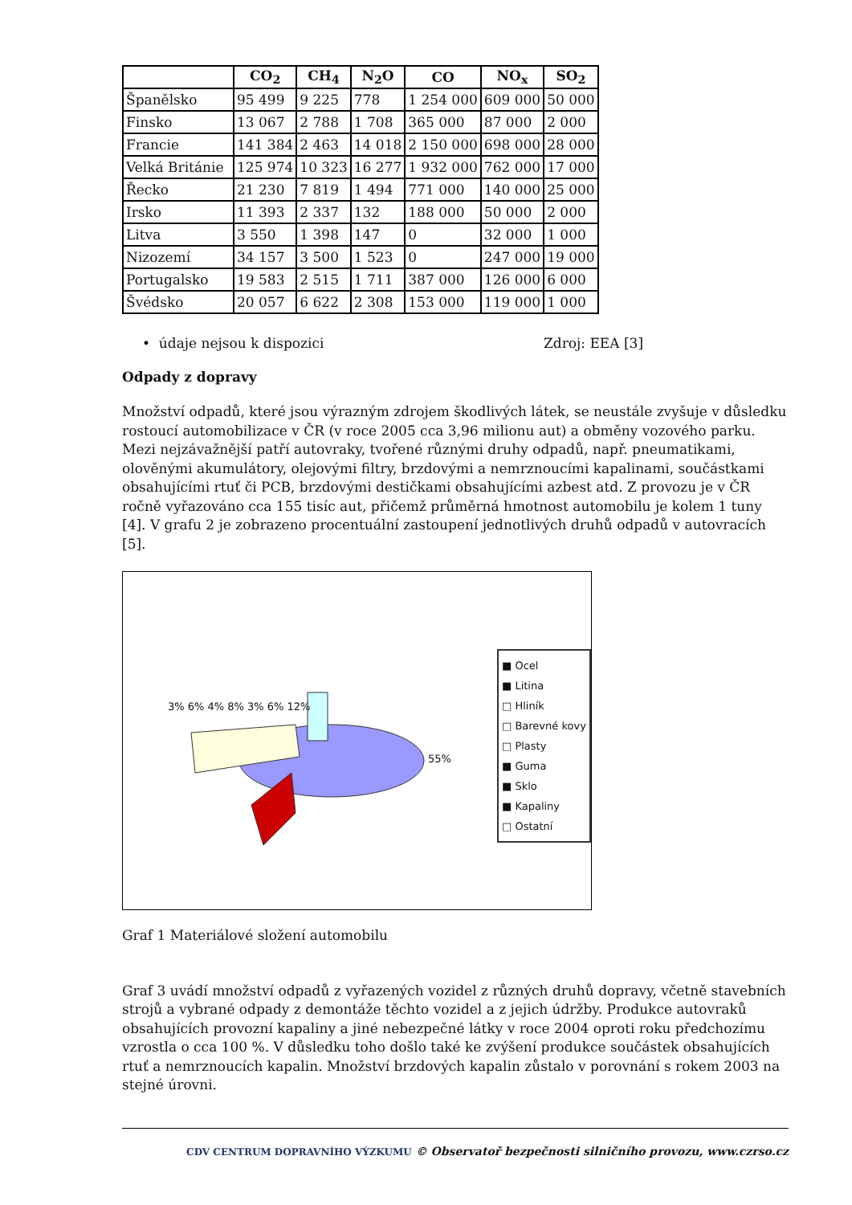| | CO<sub>2</sub> | CH<sub>4</sub> | N<sub>2</sub>O | CO | NO<sub>x</sub> | SO<sub>2</sub> |
| --- | --- | --- | --- | --- | --- | --- |
| Španělsko | 95 499 | 9 225 | 778 | 1 254 000 | 609 000 | 50 000 |
| Finsko | 13 067 | 2 788 | 1 708 | 365 000 | 87 000 | 2 000 |
| Francie | 141 384 | 2 463 | 14 018 | 2 150 000 | 698 000 | 28 000 |
| Velká Británie | 125 974 | 10 323 | 16 277 | 1 932 000 | 762 000 | 17 000 |
| Řecko | 21 230 | 7 819 | 1 494 | 771 000 | 140 000 | 25 000 |
| Irsko | 11 393 | 2 337 | 132 | 188 000 | 50 000 | 2 000 |
| Litva | 3 550 | 1 398 | 147 | 0 | 32 000 | 1 000 |
| Nizozemí | 34 157 | 3 500 | 1 523 | 0 | 247 000 | 19 000 |
| Portugalsko | 19 583 | 2 515 | 1 711 | 387 000 | 126 000 | 6 000 |
| Švédsko | 20 057 | 6 622 | 2 308 | 153 000 | 119 000 | 1 000 |
• údaje nejsou k dispozici Zdroj: EEA [3]
Odpady z dopravy
Množství odpadů, které jsou výrazným zdrojem škodlivých látek, se neustále zvyšuje v důsledku rostoucí automobilizace v ČR (v roce 2005 cca 3,96 milionu aut) a obměny vozového parku. Mezi nejzávažnější patří autovraky, tvořené různými druhy odpadů, např. pneumatikami, olověnými akumulátory, olejovými filtry, brzdovými a nemrznoucími kapalinami, součástkami obsahujícími rtuť či PCB, brzdovými destičkami obsahujícími azbest atd. Z provozu je v ČR ročně vyřazováno cca 155 tisíc aut, přičemž průměrná hmotnost automobilu je kolem 1 tuny [4]. V grafu 2 je zobrazeno procentuální zastoupení jednotlivých druhů odpadů v autovracích [5].
3% 6% 4% 8% 3% 6% 12%
55%
■ Ocel
■ Litina
□ Hliník
□ Barevné kovy
□ Plasty
■ Guma
■ Sklo
■ Kapaliny
□ Ostatní
Graf 1 Materiálové složení automobilu
Graf 3 uvádí množství odpadů z vyřazených vozidel z různých druhů dopravy, včetně stavebních strojů a vybrané odpady z demontáže těchto vozidel a z jejich údržby. Produkce autovraků obsahujících provozní kapaliny a jiné nebezpečné látky v roce 2004 oproti roku předchozímu vzrostla o cca 100 %. V důsledku toho došlo také ke zvýšení produkce součástek obsahujících rtuť a nemrznoucích kapalin. Množství brzdových kapalin zůstalo v porovnání s rokem 2003 na stejné úrovni.
CDV CENTRUM DOPRAVNÍHO VÝZKUMU © Observatoř bezpečnosti silničního provozu, www.czrso.cz